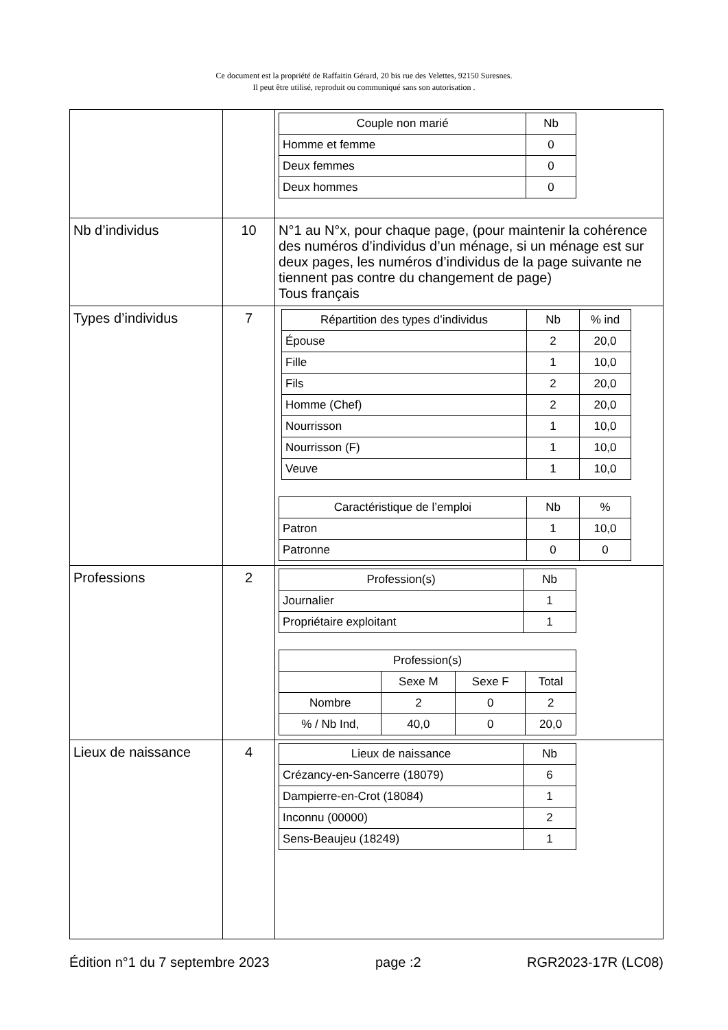Ce document est la propriété de Raffaitin Gérard, 20 bis rue des Velettes, 92150 Suresnes.
Il peut être utilisé, reproduit ou communiqué sans son autorisation .
| | | / Couple non marié / Nb / / --- / --- / / Homme et femme / 0 / / Deux femmes / 0 / / Deux hommes / 0 / |
| Nb d’individus | 10 | N°1 au N°x, pour chaque page, (pour maintenir la cohérence des numéros d’individus d’un ménage, si un ménage est sur deux pages, les numéros d’individus de la page suivante ne tiennent pas contre du changement de page) Tous français |
| Types d’individus | 7 | / Répartition des types d’individus / Nb / % ind / / --- / --- / --- / / Épouse / 2 / 20,0 / / Fille / 1 / 10,0 / / Fils / 2 / 20,0 / / Homme (Chef) / 2 / 20,0 / / Nourrisson / 1 / 10,0 / / Nourrisson (F) / 1 / 10,0 / / Veuve / 1 / 10,0 / / Caractéristique de l’emploi / Nb / % / / --- / --- / --- / / Patron / 1 / 10,0 / / Patronne / 0 / 0 / |
| Professions | 2 | / Profession(s) / Nb / / --- / --- / / Journalier / 1 / / Propriétaire exploitant / 1 / / Profession(s) / / / / / --- / --- / --- / --- / / / Sexe M / Sexe F / Total / / Nombre / 2 / 0 / 2 / / % / Nb Ind, / 40,0 / 0 / 20,0 / |
| Lieux de naissance | 4 | / Lieux de naissance / Nb / / --- / --- / / Crézancy-en-Sancerre (18079) / 6 / / Dampierre-en-Crot (18084) / 1 / / Inconnu (00000) / 2 / / Sens-Beaujeu (18249) / 1 / |
Édition n°1 du 7 septembre 2023 page :2 RGR2023-17R (LC08)